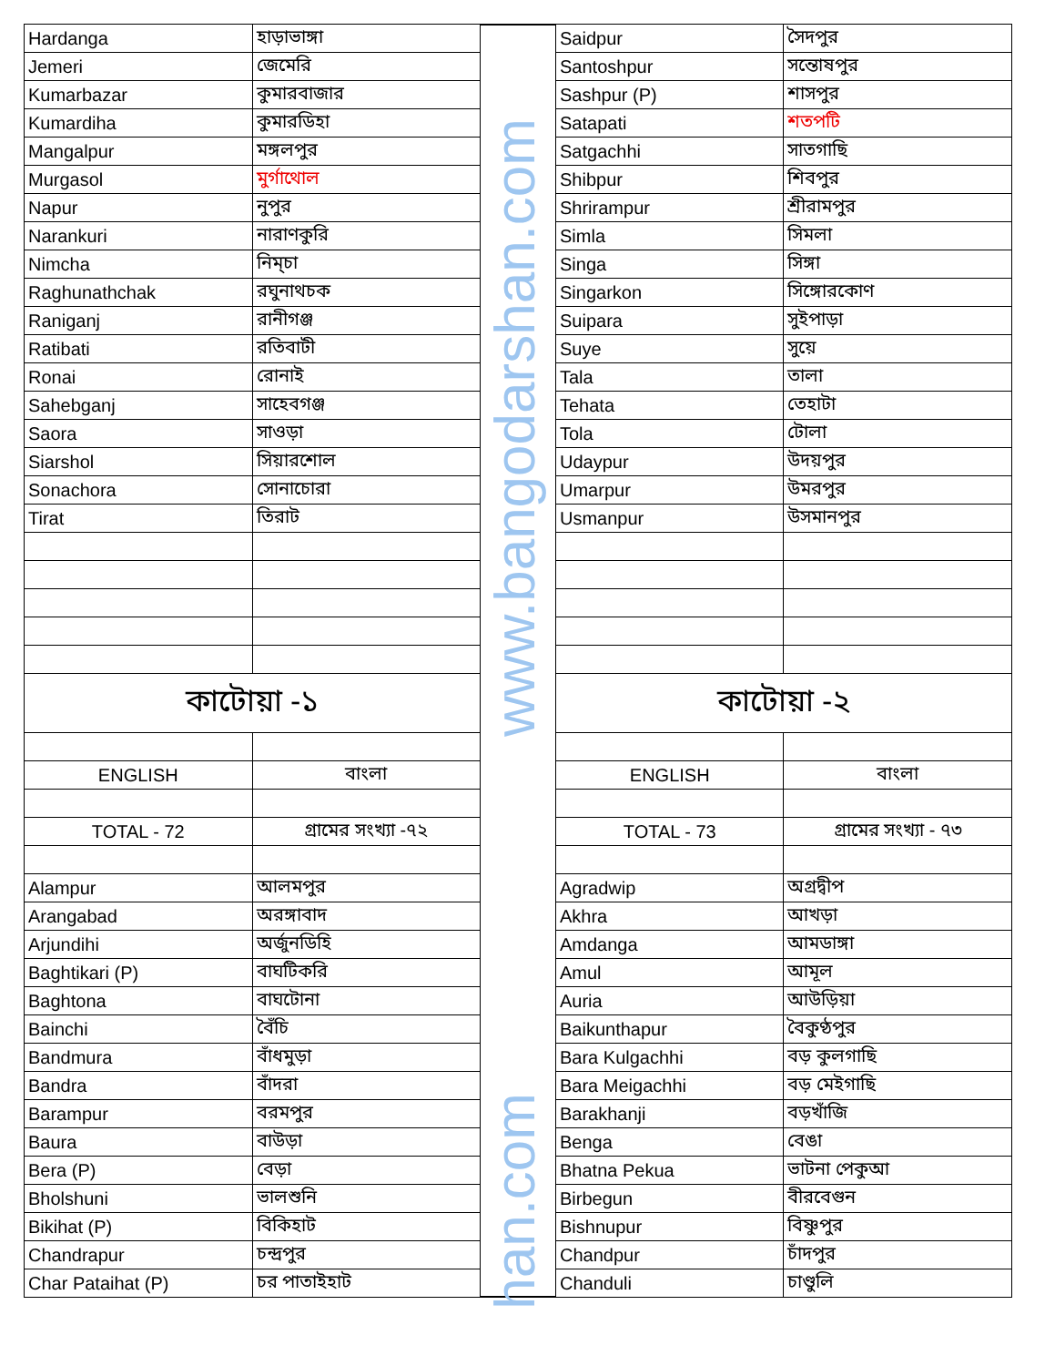| Hardanga | হাড়াভাঙ্গা |
| Jemeri | জেমেরি |
| Kumarbazar | কুমারবাজার |
| Kumardiha | কুমারডিহা |
| Mangalpur | মঙ্গলপুর |
| Murgasol | মুর্গাথোল |
| Napur | নুপুর |
| Narankuri | নারাণকুরি |
| Nimcha | নিম্চা |
| Raghunathchak | রঘুনাথচক |
| Raniganj | রানীগঞ্জ |
| Ratibati | রতিবাটী |
| Ronai | রোনাই |
| Sahebganj | সাহেবগঞ্জ |
| Saora | সাওড়া |
| Siarshol | সিয়ারশোল |
| Sonachora | সোনাচোরা |
| Tirat | তিরাট |
| কাটোয়া -১ | |
| ENGLISH | বাংলা |
| TOTAL - 72 | গ্রামের সংখ্যা -৭২ |
| Alampur | আলমপুর |
| Arangabad | অরঙ্গাবাদ |
| Arjundihi | অর্জুনডিহি |
| Baghtikari (P) | বাঘটিকরি |
| Baghtona | বাঘটোনা |
| Bainchi | বৈঁচি |
| Bandmura | বাঁধমুড়া |
| Bandra | বাঁদরা |
| Barampur | বরমপুর |
| Baura | বাউড়া |
| Bera (P) | বেড়া |
| Bholshuni | ভালশুনি |
| Bikihat (P) | বিকিহাট |
| Chandrapur | চন্দ্রপুর |
| Char Pataihat (P) | চর পাতাইহাট |
| Saidpur | সৈদপুর |
| Santoshpur | সন্তোষপুর |
| Sashpur (P) | শাসপুর |
| Satapati | শতপটি |
| Satgachhi | সাতগাছি |
| Shibpur | শিবপুর |
| Shrirampur | শ্রীরামপুর |
| Simla | সিমলা |
| Singa | সিঙ্গা |
| Singarkon | সিঙ্গোরকোণ |
| Suipara | সুইপাড়া |
| Suye | সুয়ে |
| Tala | তালা |
| Tehata | তেহাটা |
| Tola | টোলা |
| Udaypur | উদয়পুর |
| Umarpur | উমরপুর |
| Usmanpur | উসমানপুর |
| কাটোয়া -২ | |
| ENGLISH | বাংলা |
| TOTAL - 73 | গ্রামের সংখ্যা - ৭৩ |
| Agradwip | অগ্রদ্বীপ |
| Akhra | আখড়া |
| Amdanga | আমডাঙ্গা |
| Amul | আমূল |
| Auria | আউড়িয়া |
| Baikunthapur | বৈকুণ্ঠপুর |
| Bara Kulgachhi | বড় কুলগাছি |
| Bara Meigachhi | বড় মেইগাছি |
| Barakhanji | বড়খাঁজি |
| Benga | বেঙা |
| Bhatna Pekua | ভাটনা পেকুআ |
| Birbegun | বীরবেগুন |
| Bishnupur | বিষ্ণুপুর |
| Chandpur | চাঁদপুর |
| Chanduli | চাণ্ডুলি |
www.bangodarshan.com
han.com